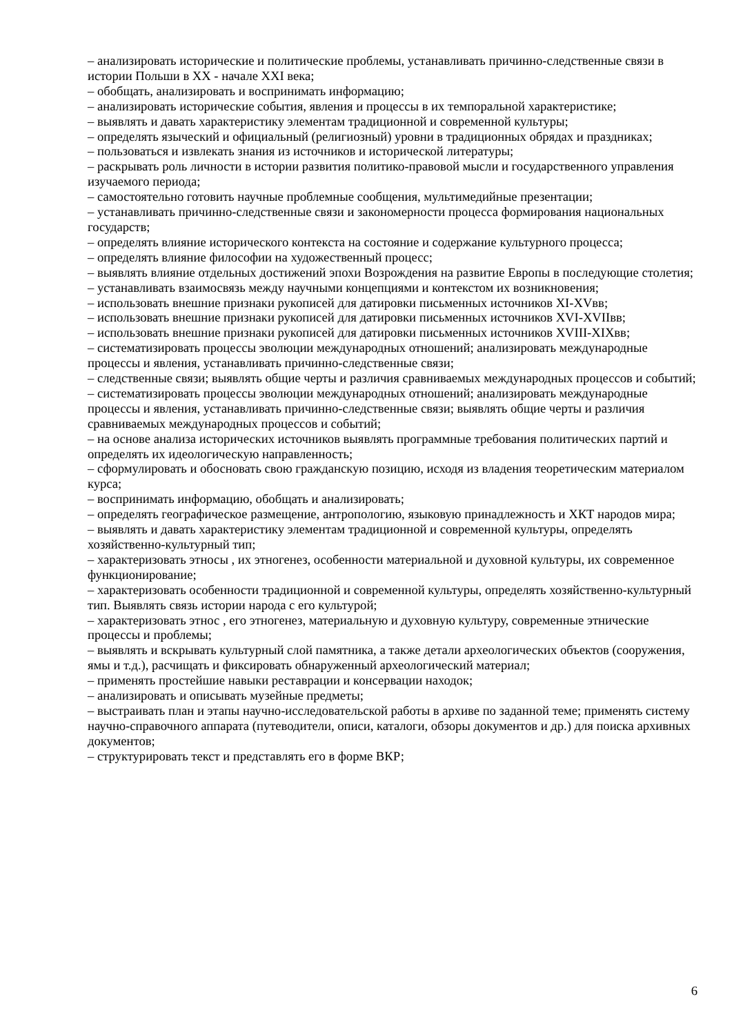– анализировать исторические и политические проблемы, устанавливать причинно-следственные связи в истории Польши в XX - начале XXI века;
– обобщать, анализировать и воспринимать информацию;
– анализировать исторические события, явления и процессы в их темпоральной характеристике;
– выявлять и давать характеристику элементам традиционной и современной культуры;
– определять языческий и официальный (религиозный) уровни в традиционных обрядах и праздниках;
– пользоваться и извлекать знания из источников и исторической литературы;
– раскрывать роль личности в истории развития политико-правовой мысли и государственного управления изучаемого периода;
– самостоятельно готовить научные проблемные сообщения, мультимедийные презентации;
– устанавливать причинно-следственные связи и закономерности процесса формирования национальных государств;
– определять влияние исторического контекста на состояние и содержание культурного процесса;
– определять влияние философии на художественный процесс;
– выявлять влияние отдельных достижений эпохи Возрождения на развитие Европы в последующие столетия;
– устанавливать взаимосвязь между научными концепциями и контекстом их возникновения;
– использовать внешние признаки рукописей для датировки письменных источников XI-XVвв;
– использовать внешние признаки рукописей для датировки письменных источников XVI-XVIIвв;
– использовать внешние признаки рукописей для датировки письменных источников XVIII-XIXвв;
– систематизировать процессы эволюции международных отношений; анализировать международные процессы и явления, устанавливать причинно-следственные связи;
– следственные связи; выявлять общие черты и различия сравниваемых международных процессов и событий;
– систематизировать процессы эволюции международных отношений; анализировать международные процессы и явления, устанавливать причинно-следственные связи; выявлять общие черты и различия сравниваемых международных процессов и событий;
– на основе анализа исторических источников выявлять программные требования политических партий и определять их идеологическую направленность;
– сформулировать и обосновать свою гражданскую позицию, исходя из владения теоретическим материалом курса;
– воспринимать информацию, обобщать и анализировать;
– определять географическое размещение, антропологию, языковую принадлежность и ХКТ народов мира;
– выявлять и давать характеристику элементам традиционной и современной культуры, определять хозяйственно-культурный тип;
– характеризовать этносы , их этногенез, особенности материальной и духовной культуры, их современное функционирование;
– характеризовать особенности традиционной и современной культуры, определять хозяйственно-культурный тип. Выявлять связь истории народа с его культурой;
– характеризовать этнос , его этногенез, материальную и духовную культуру, современные этнические процессы и проблемы;
– выявлять и вскрывать культурный слой памятника, а также детали археологических объектов (сооружения, ямы и т.д.), расчищать и фиксировать обнаруженный археологический материал;
– применять простейшие навыки реставрации и консервации находок;
– анализировать и описывать музейные предметы;
– выстраивать план и этапы научно-исследовательской работы в архиве по заданной теме; применять систему научно-справочного аппарата (путеводители, описи, каталоги, обзоры документов и др.) для поиска архивных документов;
– структурировать текст и представлять его в форме ВКР;
6